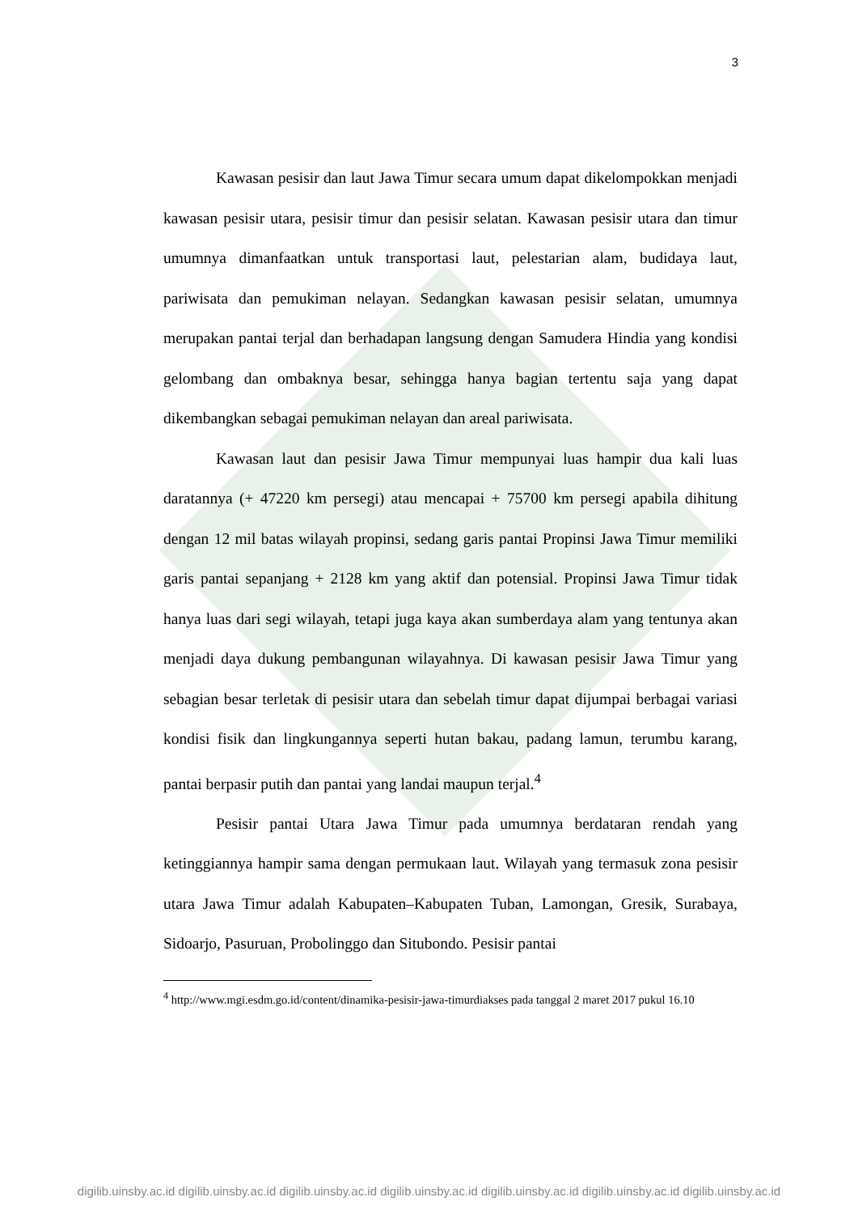3
Kawasan pesisir dan laut Jawa Timur secara umum dapat dikelompokkan menjadi kawasan pesisir utara, pesisir timur dan pesisir selatan. Kawasan pesisir utara dan timur umumnya dimanfaatkan untuk transportasi laut, pelestarian alam, budidaya laut, pariwisata dan pemukiman nelayan. Sedangkan kawasan pesisir selatan, umumnya merupakan pantai terjal dan berhadapan langsung dengan Samudera Hindia yang kondisi gelombang dan ombaknya besar, sehingga hanya bagian tertentu saja yang dapat dikembangkan sebagai pemukiman nelayan dan areal pariwisata.
Kawasan laut dan pesisir Jawa Timur mempunyai luas hampir dua kali luas daratannya (+ 47220 km persegi) atau mencapai + 75700 km persegi apabila dihitung dengan 12 mil batas wilayah propinsi, sedang garis pantai Propinsi Jawa Timur memiliki garis pantai sepanjang + 2128 km yang aktif dan potensial. Propinsi Jawa Timur tidak hanya luas dari segi wilayah, tetapi juga kaya akan sumberdaya alam yang tentunya akan menjadi daya dukung pembangunan wilayahnya. Di kawasan pesisir Jawa Timur yang sebagian besar terletak di pesisir utara dan sebelah timur dapat dijumpai berbagai variasi kondisi fisik dan lingkungannya seperti hutan bakau, padang lamun, terumbu karang, pantai berpasir putih dan pantai yang landai maupun terjal.<sup>4</sup>
Pesisir pantai Utara Jawa Timur pada umumnya berdataran rendah yang ketinggiannya hampir sama dengan permukaan laut. Wilayah yang termasuk zona pesisir utara Jawa Timur adalah Kabupaten–Kabupaten Tuban, Lamongan, Gresik, Surabaya, Sidoarjo, Pasuruan, Probolinggo dan Situbondo. Pesisir pantai
<sup>4</sup> http://www.mgi.esdm.go.id/content/dinamika-pesisir-jawa-timurdiakses pada tanggal 2 maret 2017 pukul 16.10
digilib.uinsby.ac.id digilib.uinsby.ac.id digilib.uinsby.ac.id digilib.uinsby.ac.id digilib.uinsby.ac.id digilib.uinsby.ac.id digilib.uinsby.ac.id